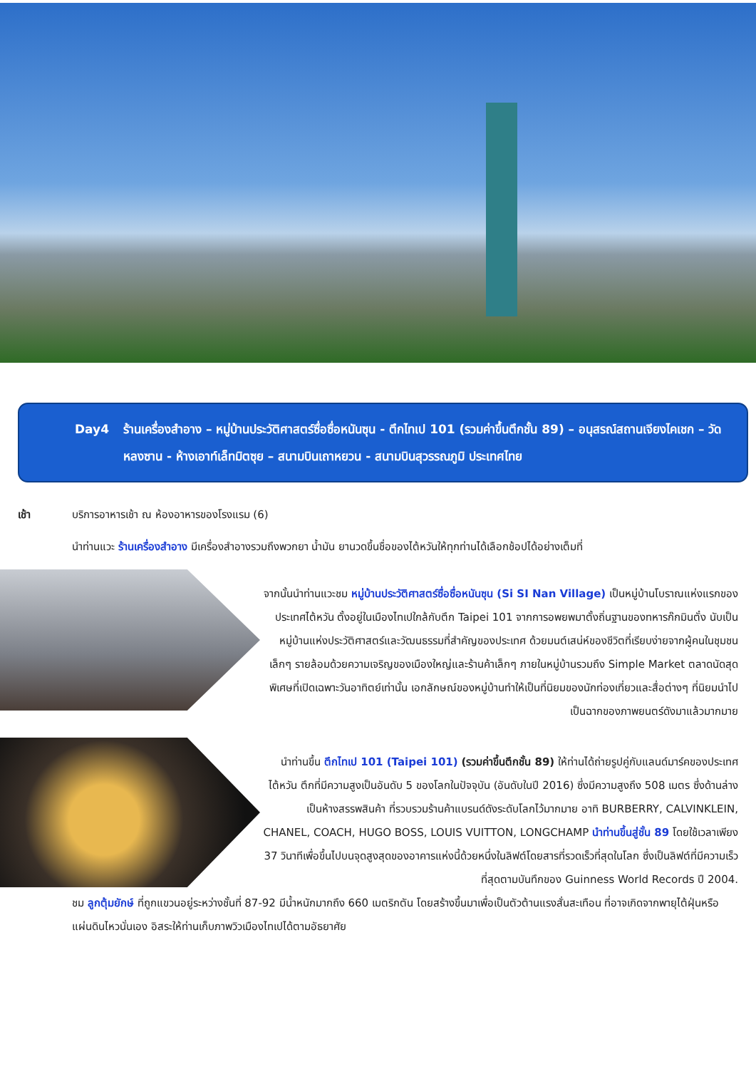Day4 ร้านเครื่องสำอาง – หมู่บ้านประวัติศาสตร์ซื่อซื่อหนันซุน - ตึกไทเป 101 (รวมค่าขึ้นตึกชั้น 89) – อนุสรณ์สถานเจียงไคเชก – วัดหลงซาน - ห้างเอาท์เล็ทมิตซุย – สนามบินเถาหยวน - สนามบินสุวรรณภูมิ ประเทศไทย
เช้า บริการอาหารเช้า ณ ห้องอาหารของโรงแรม (6)
นำท่านแวะ ร้านเครื่องสำอาง มีเครื่องสำอางรวมถึงพวกยา น้ำมัน ยานวดขึ้นชื่อของไต้หวันให้ทุกท่านได้เลือกช้อปได้อย่างเต็มที่
จากนั้นนำท่านแวะชม หมู่บ้านประวัติศาสตร์ซื่อซื่อหนันซุน (Si SI Nan Village) เป็นหมู่บ้านโบราณแห่งแรกของประเทศไต้หวัน ตั้งอยู่ในเมืองไทเปใกล้กับตึก Taipei 101 จากการอพยพมาตั้งถิ่นฐานของทหารก๊กมินตั๋ง นับเป็นหมู่บ้านแห่งประวัติศาสตร์และวัฒนธรรมที่สำคัญของประเทศ ด้วยมนต์เสน่ห์ของชีวิตที่เรียบง่ายจากผู้คนในชุมชนเล็กๆ รายล้อมด้วยความเจริญของเมืองใหญ่และร้านค้าเล็กๆ ภายในหมู่บ้านรวมถึง Simple Market ตลาดนัดสุดพิเศษที่เปิดเฉพาะวันอาทิตย์เท่านั้น เอกลักษณ์ของหมู่บ้านทำให้เป็นที่นิยมของนักท่องเที่ยวและสื่อต่างๆ ที่นิยมนำไปเป็นฉากของภาพยนตร์ดังมาแล้วมากมาย
นำท่านขึ้น ตึกไทเป 101 (Taipei 101) (รวมค่าขึ้นตึกชั้น 89) ให้ท่านได้ถ่ายรูปคู่กับแลนด์มาร์คของประเทศไต้หวัน ตึกที่มีความสูงเป็นอันดับ 5 ของโลกในปัจจุบัน (อันดับในปี 2016) ซึ่งมีความสูงถึง 508 เมตร ซึ่งด้านล่างเป็นห้างสรรพสินค้า ที่รวบรวมร้านค้าแบรนด์ดังระดับโลกไว้มากมาย อาทิ BURBERRY, CALVINKLEIN, CHANEL, COACH, HUGO BOSS, LOUIS VUITTON, LONGCHAMP นำท่านขึ้นสู่ชั้น 89 โดยใช้เวลาเพียง 37 วินาทีเพื่อขึ้นไปบนจุดสูงสุดของอาคารแห่งนี้ด้วยหนึ่งในลิฟต์โดยสารที่รวดเร็วที่สุดในโลก ซึ่งเป็นลิฟต์ที่มีความเร็วที่สุดตามบันทึกของ Guinness World Records ปี 2004.
ชม ลูกตุ้มยักษ์ ที่ถูกแขวนอยู่ระหว่างชั้นที่ 87-92 มีน้ำหนักมากถึง 660 เมตริกตัน โดยสร้างขึ้นมาเพื่อเป็นตัวต้านแรงสั่นสะเทือน ที่อาจเกิดจากพายุไต้ฝุ่นหรือแผ่นดินไหวนั่นเอง อิสระให้ท่านเก็บภาพวิวเมืองไทเปได้ตามอัธยาศัย